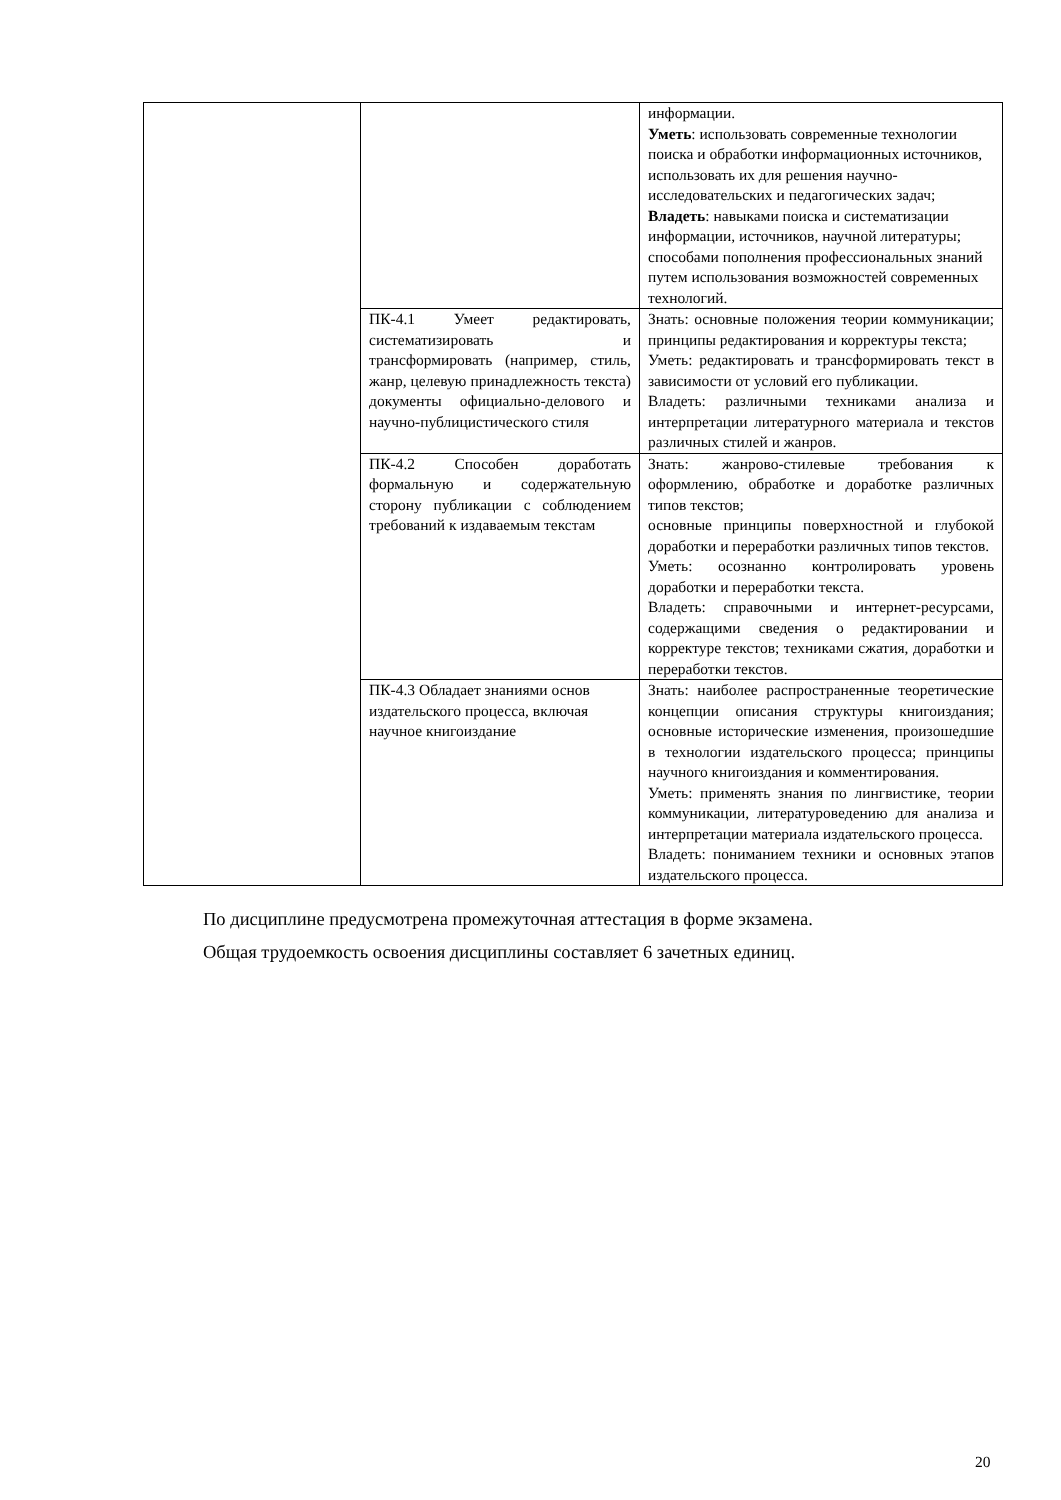| | | информации. Уметь : использовать современные технологии поиска и обработки информационных источников, использовать их для решения научно-исследовательских и педагогических задач; Владеть : навыками поиска и систематизации информации, источников, научной литературы; способами пополнения профессиональных знаний путем использования возможностей современных технологий. |
| | ПК-4.1 Умеет редактировать, систематизировать и трансформировать (например, стиль, жанр, целевую принадлежность текста) документы официально-делового и научно-публицистического стиля | Знать: основные положения теории коммуникации; принципы редактирования и корректуры текста; Уметь: редактировать и трансформировать текст в зависимости от условий его публикации. Владеть: различными техниками анализа и интерпретации литературного материала и текстов различных стилей и жанров. |
| | ПК-4.2 Способен доработать формальную и содержательную сторону публикации с соблюдением требований к издаваемым текстам | Знать: жанрово-стилевые требования к оформлению, обработке и доработке различных типов текстов; основные принципы поверхностной и глубокой доработки и переработки различных типов текстов. Уметь: осознанно контролировать уровень доработки и переработки текста. Владеть: справочными и интернет-ресурсами, содержащими сведения о редактировании и корректуре текстов; техниками сжатия, доработки и переработки текстов. |
| | ПК-4.3 Обладает знаниями основ издательского процесса, включая научное книгоиздание | Знать: наиболее распространенные теоретические концепции описания структуры книгоиздания; основные исторические изменения, произошедшие в технологии издательского процесса; принципы научного книгоиздания и комментирования. Уметь: применять знания по лингвистике, теории коммуникации, литературоведению для анализа и интерпретации материала издательского процесса. Владеть: пониманием техники и основных этапов издательского процесса. |
По дисциплине предусмотрена промежуточная аттестация в форме экзамена.
Общая трудоемкость освоения дисциплины составляет 6 зачетных единиц.
20